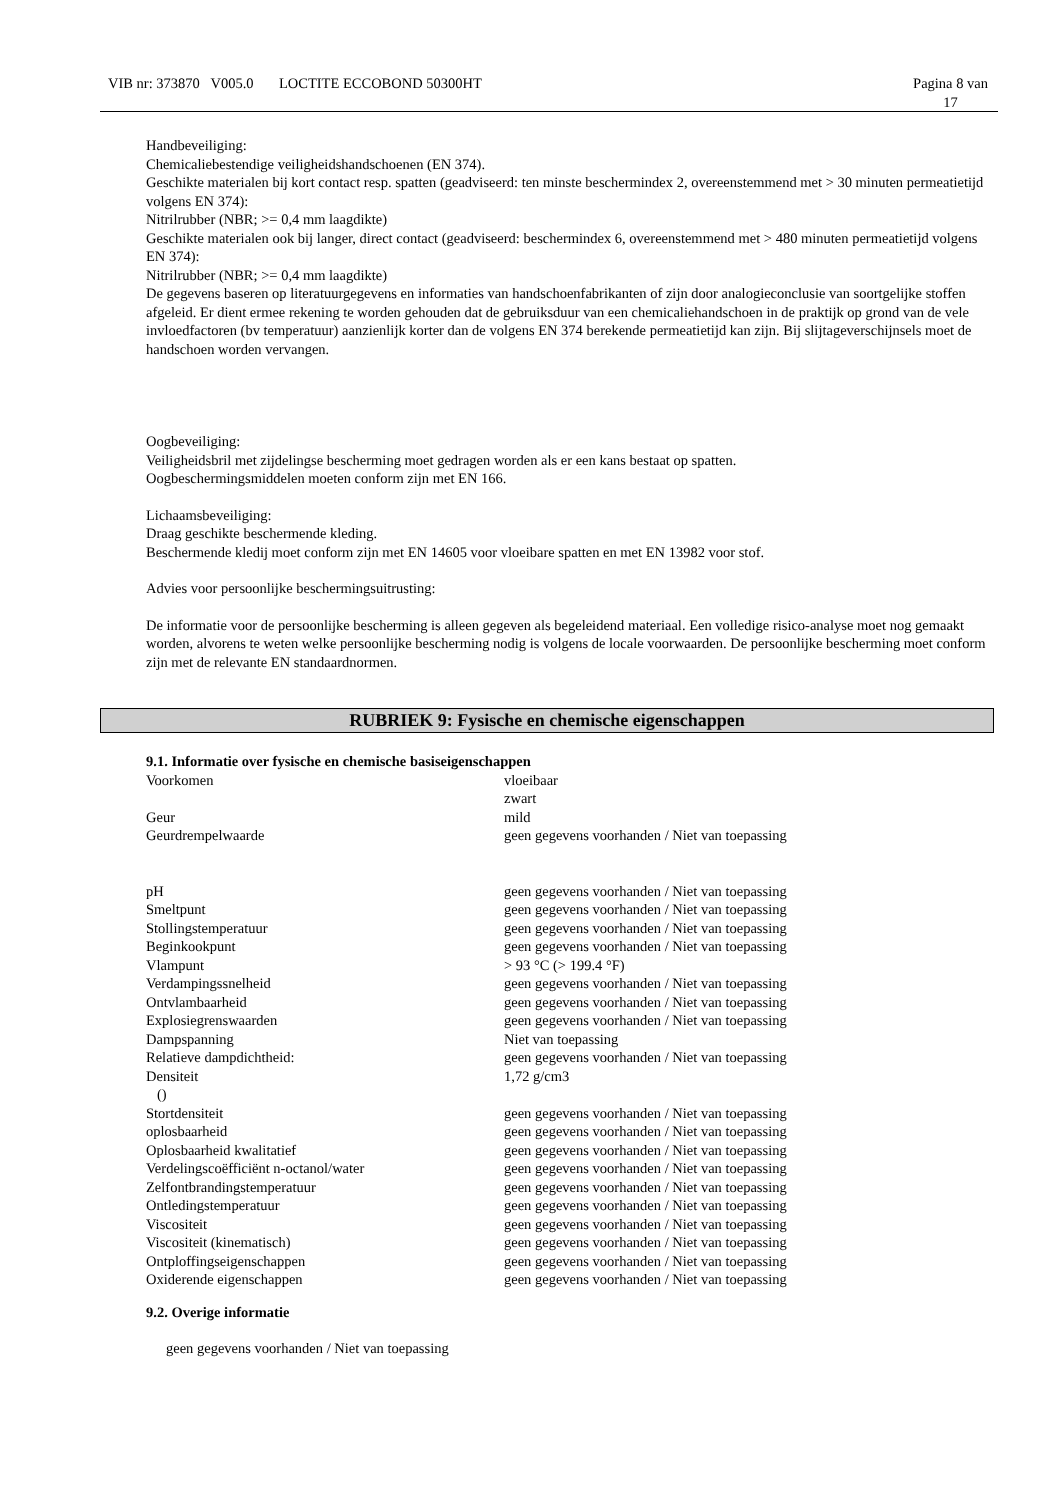VIB nr: 373870 V005.0 LOCTITE ECCOBOND 50300HT Pagina 8 van
17
Handbeveiliging:
Chemicaliebestendige veiligheidshandschoenen (EN 374).
Geschikte materialen bij kort contact resp. spatten (geadviseerd: ten minste beschermindex 2, overeenstemmend met > 30 minuten permeatietijd volgens EN 374):
Nitrilrubber (NBR; >= 0,4 mm laagdikte)
Geschikte materialen ook bij langer, direct contact (geadviseerd: beschermindex 6, overeenstemmend met > 480 minuten permeatietijd volgens EN 374):
Nitrilrubber (NBR; >= 0,4 mm laagdikte)
De gegevens baseren op literatuurgegevens en informaties van handschoenfabrikanten of zijn door analogieconclusie van soortgelijke stoffen afgeleid. Er dient ermee rekening te worden gehouden dat de gebruiksduur van een chemicaliehandschoen in de praktijk op grond van de vele invloedfactoren (bv temperatuur) aanzienlijk korter dan de volgens EN 374 berekende permeatietijd kan zijn. Bij slijtageverschijnsels moet de handschoen worden vervangen.
Oogbeveiliging:
Veiligheidsbril met zijdelingse bescherming moet gedragen worden als er een kans bestaat op spatten.
Oogbeschermingsmiddelen moeten conform zijn met EN 166.
Lichaamsbeveiliging:
Draag geschikte beschermende kleding.
Beschermende kledij moet conform zijn met EN 14605 voor vloeibare spatten en met EN 13982 voor stof.
Advies voor persoonlijke beschermingsuitrusting:
De informatie voor de persoonlijke bescherming is alleen gegeven als begeleidend materiaal. Een volledige risico-analyse moet nog gemaakt worden, alvorens te weten welke persoonlijke bescherming nodig is volgens de locale voorwaarden. De persoonlijke bescherming moet conform zijn met de relevante EN standaardnormen.
RUBRIEK 9: Fysische en chemische eigenschappen
9.1. Informatie over fysische en chemische basiseigenschappen
| Voorkomen | vloeibaar zwart |
| Geur | mild |
| Geurdrempelwaarde | geen gegevens voorhanden / Niet van toepassing |
| pH | geen gegevens voorhanden / Niet van toepassing |
| Smeltpunt | geen gegevens voorhanden / Niet van toepassing |
| Stollingstemperatuur | geen gegevens voorhanden / Niet van toepassing |
| Beginkookpunt | geen gegevens voorhanden / Niet van toepassing |
| Vlampunt | > 93 °C (> 199.4 °F) |
| Verdampingssnelheid | geen gegevens voorhanden / Niet van toepassing |
| Ontvlambaarheid | geen gegevens voorhanden / Niet van toepassing |
| Explosiegrenswaarden | geen gegevens voorhanden / Niet van toepassing |
| Dampspanning | Niet van toepassing |
| Relatieve dampdichtheid: | geen gegevens voorhanden / Niet van toepassing |
| Densiteit () | 1,72 g/cm3 |
| Stortdensiteit | geen gegevens voorhanden / Niet van toepassing |
| oplosbaarheid | geen gegevens voorhanden / Niet van toepassing |
| Oplosbaarheid kwalitatief | geen gegevens voorhanden / Niet van toepassing |
| Verdelingscoëfficiënt n-octanol/water | geen gegevens voorhanden / Niet van toepassing |
| Zelfontbrandingstemperatuur | geen gegevens voorhanden / Niet van toepassing |
| Ontledingstemperatuur | geen gegevens voorhanden / Niet van toepassing |
| Viscositeit | geen gegevens voorhanden / Niet van toepassing |
| Viscositeit (kinematisch) | geen gegevens voorhanden / Niet van toepassing |
| Ontploffingseigenschappen | geen gegevens voorhanden / Niet van toepassing |
| Oxiderende eigenschappen | geen gegevens voorhanden / Niet van toepassing |
9.2. Overige informatie
geen gegevens voorhanden / Niet van toepassing